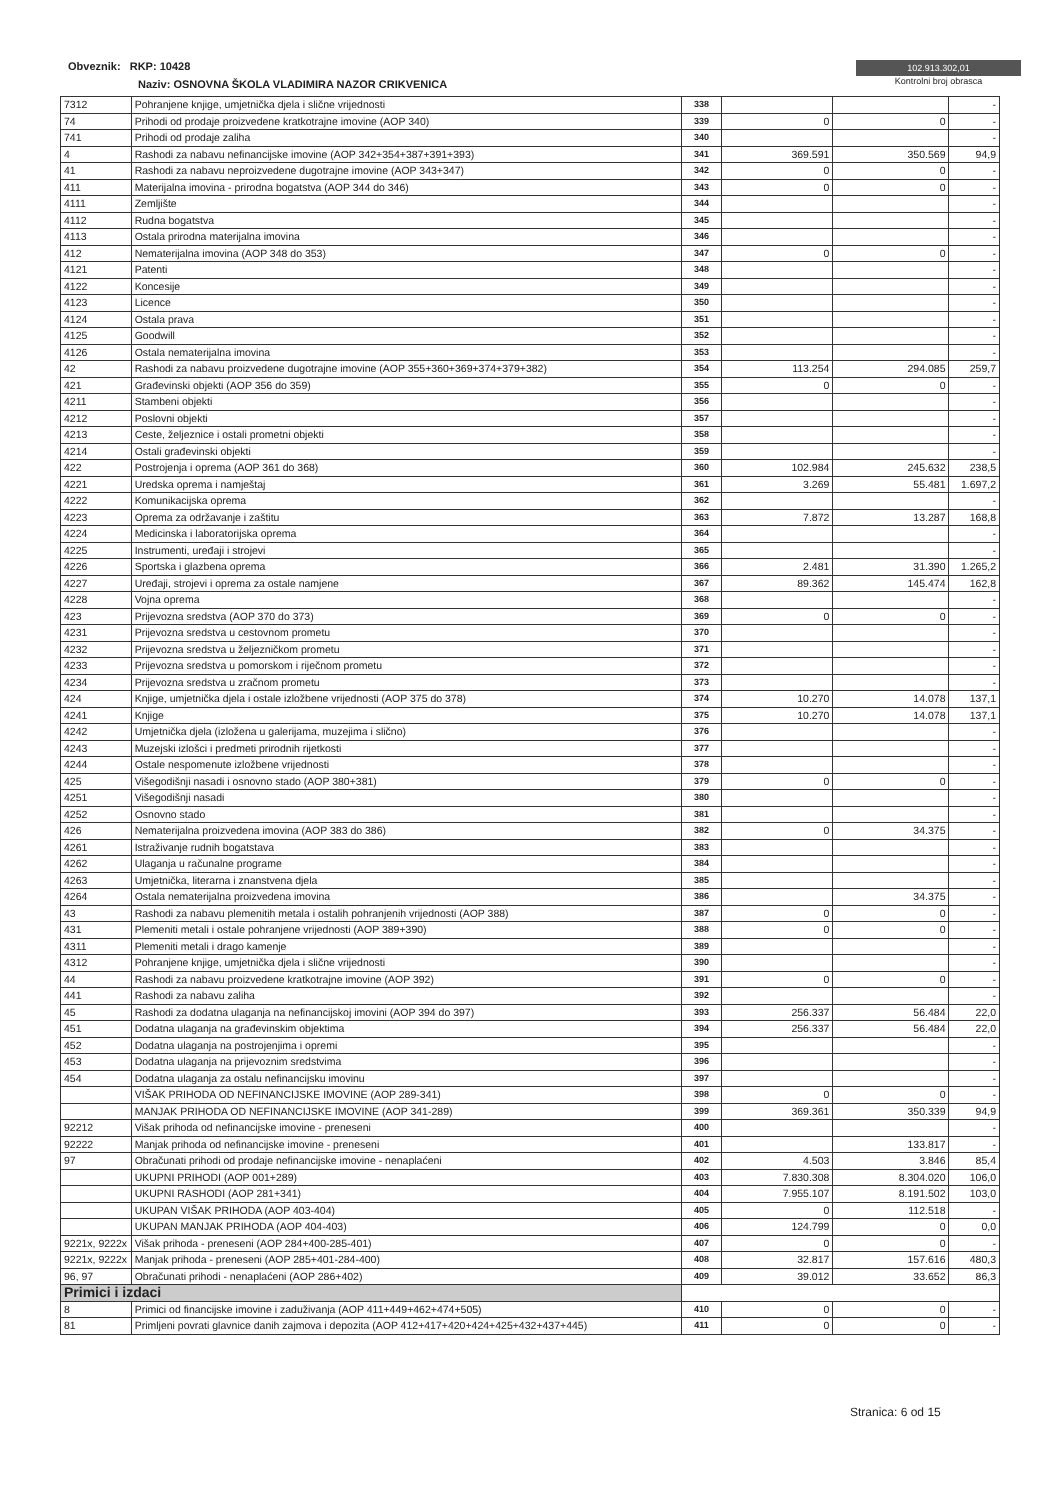Obveznik: RKP: 10428
Naziv: OSNOVNA ŠKOLA VLADIMIRA NAZOR CRIKVENICA
102.913.302,01
Kontrolni broj obrasca
| 7312 | Pohranjene knjige, umjetnička djela i slične vrijednosti | 338 | | | - |
| 74 | Prihodi od prodaje proizvedene kratkotrajne imovine (AOP 340) | 339 | 0 | 0 | - |
| 741 | Prihodi od prodaje zaliha | 340 | | | - |
| 4 | Rashodi za nabavu nefinancijske imovine (AOP 342+354+387+391+393) | 341 | 369.591 | 350.569 | 94,9 |
| 41 | Rashodi za nabavu neproizvedene dugotrajne imovine (AOP 343+347) | 342 | 0 | 0 | - |
| 411 | Materijalna imovina - prirodna bogatstva (AOP 344 do 346) | 343 | 0 | 0 | - |
| 4111 | Zemljište | 344 | | | - |
| 4112 | Rudna bogatstva | 345 | | | - |
| 4113 | Ostala prirodna materijalna imovina | 346 | | | - |
| 412 | Nematerijalna imovina (AOP 348 do 353) | 347 | 0 | 0 | - |
| 4121 | Patenti | 348 | | | - |
| 4122 | Koncesije | 349 | | | - |
| 4123 | Licence | 350 | | | - |
| 4124 | Ostala prava | 351 | | | - |
| 4125 | Goodwill | 352 | | | - |
| 4126 | Ostala nematerijalna imovina | 353 | | | - |
| 42 | Rashodi za nabavu proizvedene dugotrajne imovine (AOP 355+360+369+374+379+382) | 354 | 113.254 | 294.085 | 259,7 |
| 421 | Građevinski objekti (AOP 356 do 359) | 355 | 0 | 0 | - |
| 4211 | Stambeni objekti | 356 | | | - |
| 4212 | Poslovni objekti | 357 | | | - |
| 4213 | Ceste, željeznice i ostali prometni objekti | 358 | | | - |
| 4214 | Ostali građevinski objekti | 359 | | | - |
| 422 | Postrojenja i oprema (AOP 361 do 368) | 360 | 102.984 | 245.632 | 238,5 |
| 4221 | Uredska oprema i namještaj | 361 | 3.269 | 55.481 | 1.697,2 |
| 4222 | Komunikacijska oprema | 362 | | | - |
| 4223 | Oprema za održavanje i zaštitu | 363 | 7.872 | 13.287 | 168,8 |
| 4224 | Medicinska i laboratorijska oprema | 364 | | | - |
| 4225 | Instrumenti, uređaji i strojevi | 365 | | | - |
| 4226 | Sportska i glazbena oprema | 366 | 2.481 | 31.390 | 1.265,2 |
| 4227 | Uređaji, strojevi i oprema za ostale namjene | 367 | 89.362 | 145.474 | 162,8 |
| 4228 | Vojna oprema | 368 | | | - |
| 423 | Prijevozna sredstva (AOP 370 do 373) | 369 | 0 | 0 | - |
| 4231 | Prijevozna sredstva u cestovnom prometu | 370 | | | - |
| 4232 | Prijevozna sredstva u željezničkom prometu | 371 | | | - |
| 4233 | Prijevozna sredstva u pomorskom i riječnom prometu | 372 | | | - |
| 4234 | Prijevozna sredstva u zračnom prometu | 373 | | | - |
| 424 | Knjige, umjetnička djela i ostale izložbene vrijednosti (AOP 375 do 378) | 374 | 10.270 | 14.078 | 137,1 |
| 4241 | Knjige | 375 | 10.270 | 14.078 | 137,1 |
| 4242 | Umjetnička djela (izložena u galerijama, muzejima i slično) | 376 | | | - |
| 4243 | Muzejski izlošci i predmeti prirodnih rijetkosti | 377 | | | - |
| 4244 | Ostale nespomenute izložbene vrijednosti | 378 | | | - |
| 425 | Višegodišnji nasadi i osnovno stado (AOP 380+381) | 379 | 0 | 0 | - |
| 4251 | Višegodišnji nasadi | 380 | | | - |
| 4252 | Osnovno stado | 381 | | | - |
| 426 | Nematerijalna proizvedena imovina (AOP 383 do 386) | 382 | 0 | 34.375 | - |
| 4261 | Istraživanje rudnih bogatstava | 383 | | | - |
| 4262 | Ulaganja u računalne programe | 384 | | | - |
| 4263 | Umjetnička, literarna i znanstvena djela | 385 | | | - |
| 4264 | Ostala nematerijalna proizvedena imovina | 386 | | 34.375 | - |
| 43 | Rashodi za nabavu plemenitih metala i ostalih pohranjenih vrijednosti (AOP 388) | 387 | 0 | 0 | - |
| 431 | Plemeniti metali i ostale pohranjene vrijednosti (AOP 389+390) | 388 | 0 | 0 | - |
| 4311 | Plemeniti metali i drago kamenje | 389 | | | - |
| 4312 | Pohranjene knjige, umjetnička djela i slične vrijednosti | 390 | | | - |
| 44 | Rashodi za nabavu proizvedene kratkotrajne imovine (AOP 392) | 391 | 0 | 0 | - |
| 441 | Rashodi za nabavu zaliha | 392 | | | - |
| 45 | Rashodi za dodatna ulaganja na nefinancijskoj imovini (AOP 394 do 397) | 393 | 256.337 | 56.484 | 22,0 |
| 451 | Dodatna ulaganja na građevinskim objektima | 394 | 256.337 | 56.484 | 22,0 |
| 452 | Dodatna ulaganja na postrojenjima i opremi | 395 | | | - |
| 453 | Dodatna ulaganja na prijevoznim sredstvima | 396 | | | - |
| 454 | Dodatna ulaganja za ostalu nefinancijsku imovinu | 397 | | | - |
| | VIŠAK PRIHODA OD NEFINANCIJSKE IMOVINE (AOP 289-341) | 398 | 0 | 0 | - |
| | MANJAK PRIHODA OD NEFINANCIJSKE IMOVINE (AOP 341-289) | 399 | 369.361 | 350.339 | 94,9 |
| 92212 | Višak prihoda od nefinancijske imovine - preneseni | 400 | | | - |
| 92222 | Manjak prihoda od nefinancijske imovine - preneseni | 401 | | 133.817 | - |
| 97 | Obračunati prihodi od prodaje nefinancijske imovine - nenaplaćeni | 402 | 4.503 | 3.846 | 85,4 |
| | UKUPNI PRIHODI (AOP 001+289) | 403 | 7.830.308 | 8.304.020 | 106,0 |
| | UKUPNI RASHODI (AOP 281+341) | 404 | 7.955.107 | 8.191.502 | 103,0 |
| | UKUPAN VIŠAK PRIHODA (AOP 403-404) | 405 | 0 | 112.518 | - |
| | UKUPAN MANJAK PRIHODA (AOP 404-403) | 406 | 124.799 | 0 | 0,0 |
| 9221x, 9222x | Višak prihoda - preneseni (AOP 284+400-285-401) | 407 | 0 | 0 | - |
| 9221x, 9222x | Manjak prihoda - preneseni (AOP 285+401-284-400) | 408 | 32.817 | 157.616 | 480,3 |
| 96, 97 | Obračunati prihodi - nenaplaćeni (AOP 286+402) | 409 | 39.012 | 33.652 | 86,3 |
| Primici i izdaci | | | | | |
| 8 | Primici od financijske imovine i zaduživanja (AOP 411+449+462+474+505) | 410 | 0 | 0 | - |
| 81 | Primljeni povrati glavnice danih zajmova i depozita (AOP 412+417+420+424+425+432+437+445) | 411 | 0 | 0 | - |
Stranica: 6 od 15